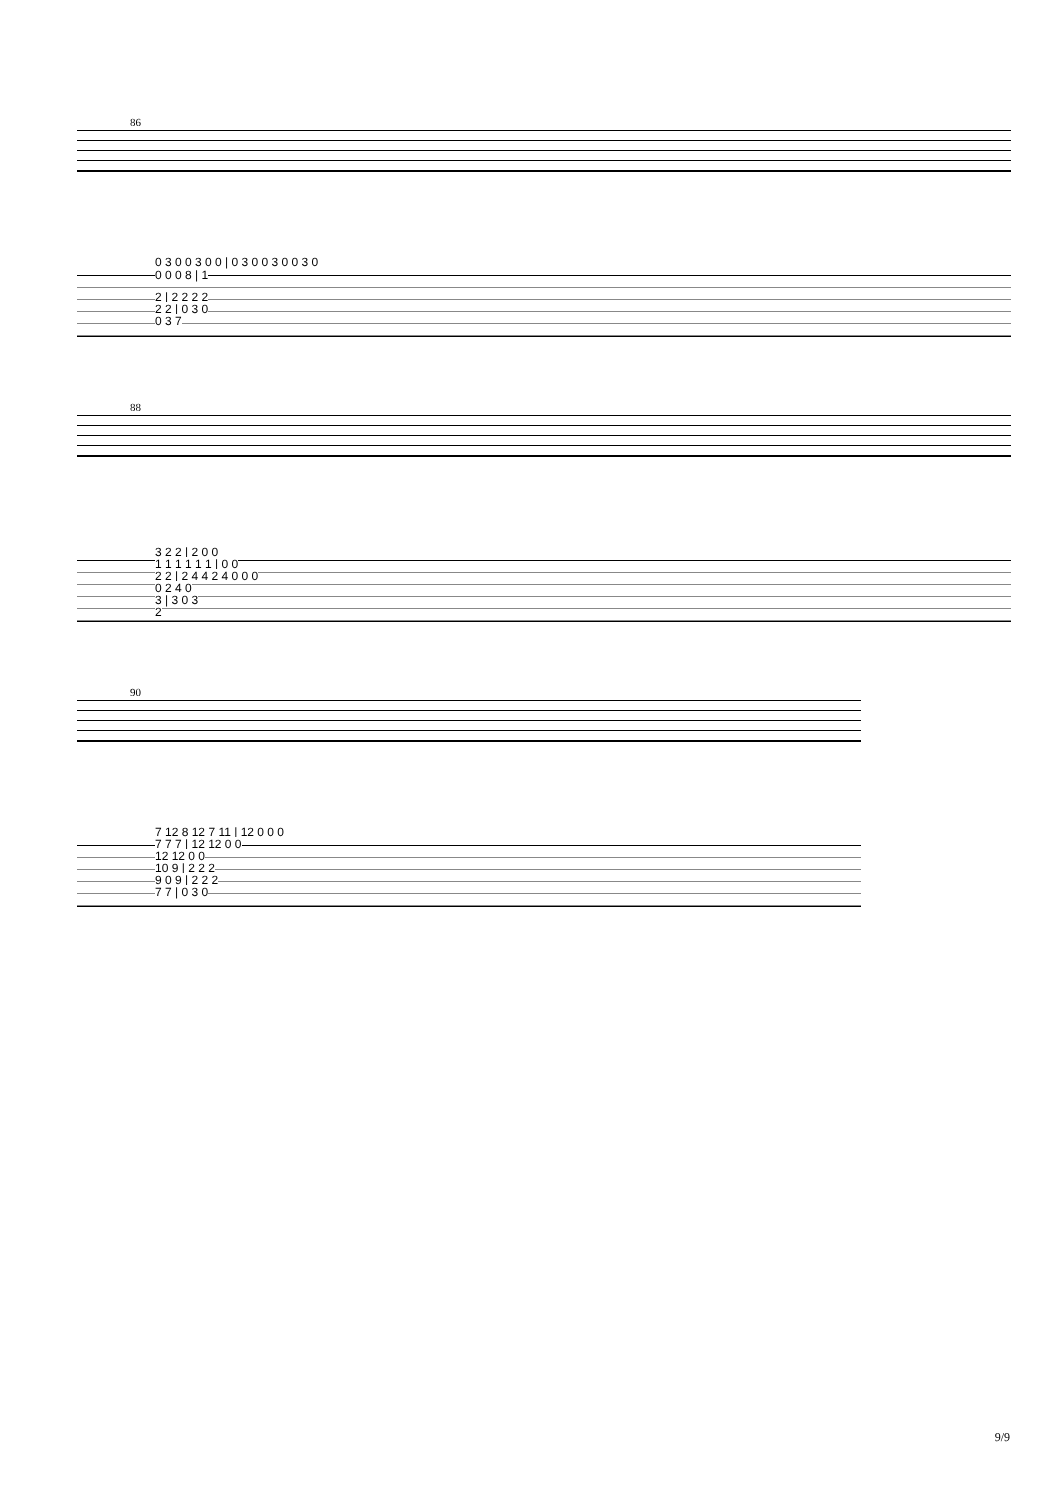86
0 3 0 0 3 0 0 | 0 3 0 0 3 0 0 3 0
0 0 0 8 | 1
2 | 2 2 2 2
2 2 | 0 3 0
0 3 7
88
3 2 2 | 2 0 0
1 1 1 1 1 1 | 0 0
2 2 | 2 4 4 2 4 0 0 0
0 2 4 0
3 | 3 0 3
2
90
7 12 8 12 7 11 | 12 0 0 0
7 7 7 | 12 12 0 0
12 12 0 0
10 9 | 2 2 2
9 0 9 | 2 2 2
7 7 | 0 3 0
9/9